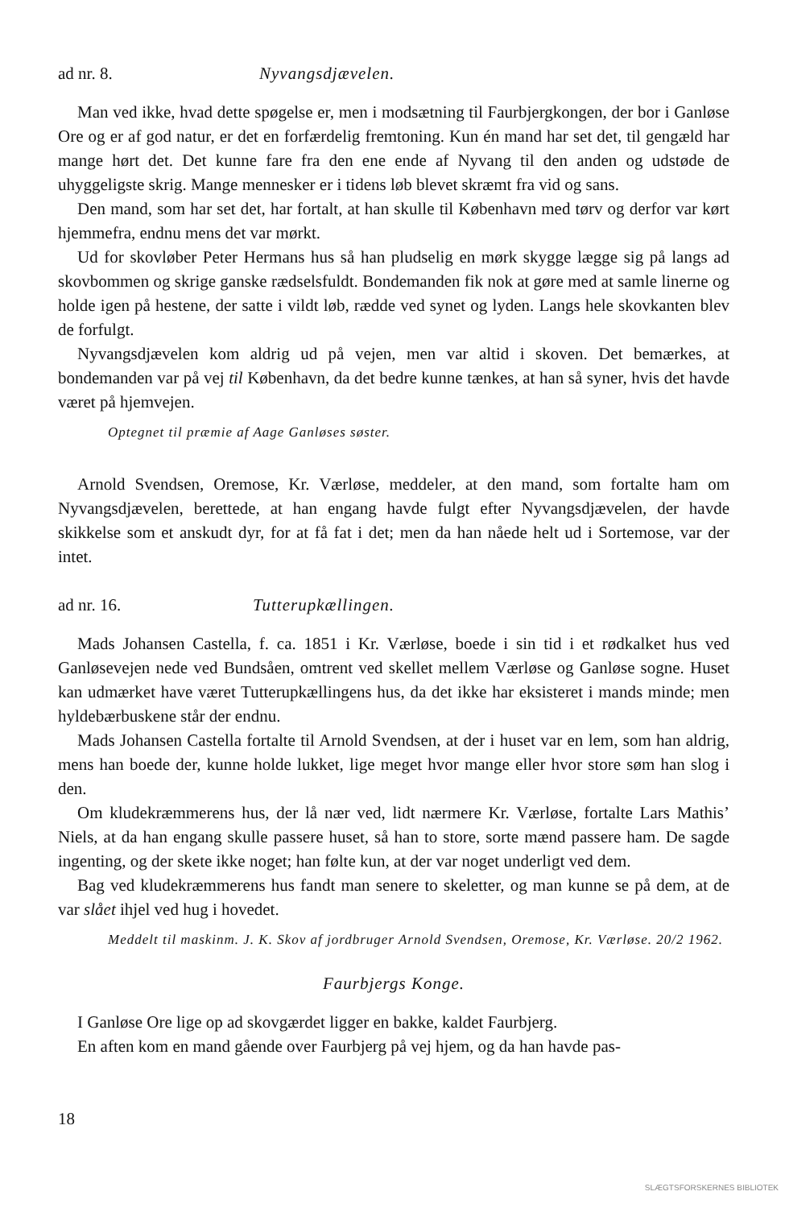ad nr. 8. Nyvangsdjævelen.
Man ved ikke, hvad dette spøgelse er, men i modsætning til Faurbjergkongen, der bor i Ganløse Ore og er af god natur, er det en forfærdelig fremtoning. Kun én mand har set det, til gengæld har mange hørt det. Det kunne fare fra den ene ende af Nyvang til den anden og udstøde de uhyggeligste skrig. Mange mennesker er i tidens løb blevet skræmt fra vid og sans.
Den mand, som har set det, har fortalt, at han skulle til København med tørv og derfor var kørt hjemmefra, endnu mens det var mørkt.
Ud for skovløber Peter Hermans hus så han pludselig en mørk skygge lægge sig på langs ad skovbommen og skrige ganske rædselsfuldt. Bondemanden fik nok at gøre med at samle linerne og holde igen på hestene, der satte i vildt løb, rædde ved synet og lyden. Langs hele skovkanten blev de forfulgt.
Nyvangsdjævelen kom aldrig ud på vejen, men var altid i skoven. Det bemærkes, at bondemanden var på vej til København, da det bedre kunne tænkes, at han så syner, hvis det havde været på hjemvejen.
Optegnet til præmie af Aage Ganløses søster.
Arnold Svendsen, Oremose, Kr. Værløse, meddeler, at den mand, som fortalte ham om Nyvangsdjævelen, berettede, at han engang havde fulgt efter Nyvangsdjævelen, der havde skikkelse som et anskudt dyr, for at få fat i det; men da han nåede helt ud i Sortemose, var der intet.
ad nr. 16. Tutterupkællingen.
Mads Johansen Castella, f. ca. 1851 i Kr. Værløse, boede i sin tid i et rødkalket hus ved Ganløsevejen nede ved Bundsåen, omtrent ved skellet mellem Værløse og Ganløse sogne. Huset kan udmærket have været Tutterupkællingens hus, da det ikke har eksisteret i mands minde; men hyldebærbuskene står der endnu.
Mads Johansen Castella fortalte til Arnold Svendsen, at der i huset var en lem, som han aldrig, mens han boede der, kunne holde lukket, lige meget hvor mange eller hvor store søm han slog i den.
Om kludekræmmerens hus, der lå nær ved, lidt nærmere Kr. Værløse, fortalte Lars Mathis’ Niels, at da han engang skulle passere huset, så han to store, sorte mænd passere ham. De sagde ingenting, og der skete ikke noget; han følte kun, at der var noget underligt ved dem.
Bag ved kludekræmmerens hus fandt man senere to skeletter, og man kunne se på dem, at de var slået ihjel ved hug i hovedet.
Meddelt til maskinm. J. K. Skov af jordbruger Arnold Svendsen, Oremose, Kr. Værløse. 20/2 1962.
Faurbjergs Konge.
I Ganløse Ore lige op ad skovgærdet ligger en bakke, kaldet Faurbjerg.
En aften kom en mand gående over Faurbjerg på vej hjem, og da han havde pas-
18
SLÆGTSFORSKERNES BIBLIOTEK